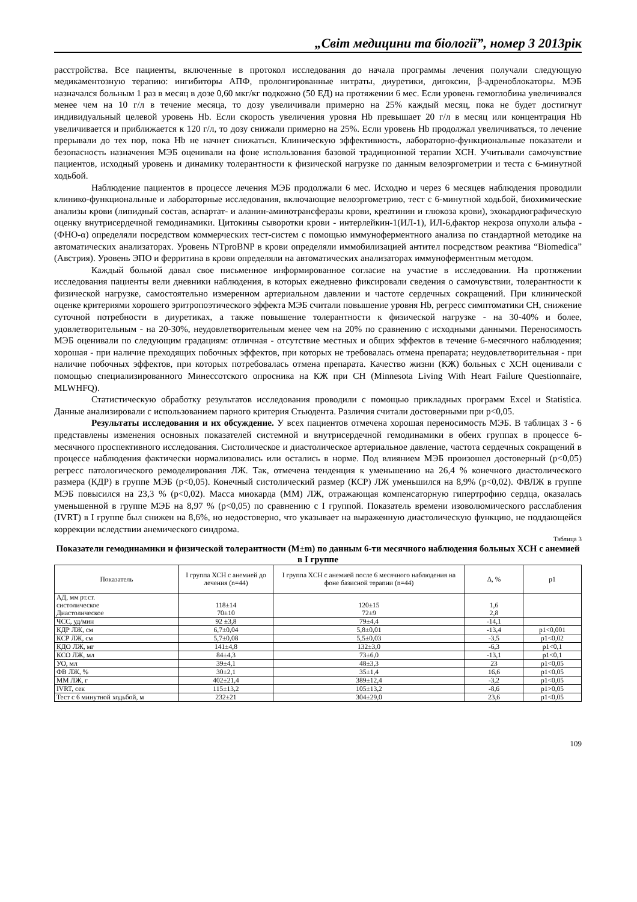„Світ медицини та біології”, номер 3 2013рік
расстройства. Все пациенты, включенные в протокол исследования до начала программы лечения получали следующую медикаментозную терапию: ингибиторы АПФ, пролонгированные нитраты, диуретики, дигоксин, β-адреноблокаторы. МЭБ назначался больным 1 раз в месяц в дозе 0,60 мкг/кг подкожно (50 ЕД) на протяжении 6 мес. Если уровень гемоглобина увеличивался менее чем на 10 г/л в течение месяца, то дозу увеличивали примерно на 25% каждый месяц, пока не будет достигнут индивидуальный целевой уровень Hb. Если скорость увеличения уровня Hb превышает 20 г/л в месяц или концентрация Hb увеличивается и приближается к 120 г/л, то дозу снижали примерно на 25%. Если уровень Hb продолжал увеличиваться, то лечение прерывали до тех пор, пока Hb не начнет снижаться. Клиническую эффективность, лабораторно-функциональные показатели и безопасность назначения МЭБ оценивали на фоне использования базовой традиционной терапии ХСН. Учитывали самочувствие пациентов, исходный уровень и динамику толерантности к физической нагрузке по данным велоэргометрии и теста с 6-минутной ходьбой.
Наблюдение пациентов в процессе лечения МЭБ продолжали 6 мес. Исходно и через 6 месяцев наблюдения проводили клинико-функциональные и лабораторные исследования, включающие велоэргометрию, тест с 6-минутной ходьбой, биохимические анализы крови (липидный состав, аспартат- и аланин-аминотрансферазы крови, креатинин и глюкоза крови), эхокардиографическую оценку внутрисердечной гемодинамики. Цитокины сыворотки крови - интерлейкин-1(ИЛ-1), ИЛ-6,фактор некроза опухоли альфа -(ФНО-α) определяли посредством коммерческих тест-систем с помощью иммуноферментного анализа по стандартной методике на автоматических анализаторах. Уровень NTproBNP в крови определяли иммобилизацией антител посредством реактива “Biomedica” (Австрия). Уровень ЭПО и ферритина в крови определяли на автоматических анализаторах иммуноферментным методом.
Каждый больной давал свое письменное информированное согласие на участие в исследовании. На протяжении исследования пациенты вели дневники наблюдения, в которых ежедневно фиксировали сведения о самочувствии, толерантности к физической нагрузке, самостоятельно измеренном артериальном давлении и частоте сердечных сокращений. При клинической оценке критериями хорошего эритропоэтического эффекта МЭБ считали повышение уровня Hb, регресс симптоматики СН, снижение суточной потребности в диуретиках, а также повышение толерантности к физической нагрузке - на 30-40% и более, удовлетворительным - на 20-30%, неудовлетворительным менее чем на 20% по сравнению с исходными данными. Переносимость МЭБ оценивали по следующим градациям: отличная - отсутствие местных и общих эффектов в течение 6-месячного наблюдения; хорошая - при наличие преходящих побочных эффектов, при которых не требовалась отмена препарата; неудовлетворительная - при наличие побочных эффектов, при которых потребовалась отмена препарата. Качество жизни (КЖ) больных с ХСН оценивали с помощью специализированного Минессотского опросника на КЖ при СН (Minnesota Living With Heart Failure Questionnaire, MLWHFQ).
Статистическую обработку результатов исследования проводили с помощью прикладных программ Excel и Statistica. Данные анализировали с использованием парного критерия Стьюдента. Различия считали достоверными при р<0,05.
Результаты исследования и их обсуждение. У всех пациентов отмечена хорошая переносимость МЭБ. В таблицах 3 - 6 представлены изменения основных показателей системной и внутрисердечной гемодинамики в обеих группах в процессе 6-месячного проспективного исследования. Систолическое и диастолическое артериальное давление, частота сердечных сокращений в процессе наблюдения фактически нормализовались или остались в норме. Под влиянием МЭБ произошел достоверный (р<0,05) регресс патологического ремоделирования ЛЖ. Так, отмечена тенденция к уменьшению на 26,4 % конечного диастолического размера (КДР) в группе МЭБ (р<0,05). Конечный систолический размер (КСР) ЛЖ уменьшился на 8,9% (р<0,02). ФВЛЖ в группе МЭБ повысился на 23,3 % (р<0,02). Масса миокарда (ММ) ЛЖ, отражающая компенсаторную гипертрофию сердца, оказалась уменьшенной в группе МЭБ на 8,97 % (р<0,05) по сравнению с I группой. Показатель времени изоволюмического расслабления (IVRT) в I группе был снижен на 8,6%, но недостоверно, что указывает на выраженную диастолическую функцию, не поддающейся коррекции вследствии анемического синдрома.
Таблица 3
Показатели гемодинамики и физической толерантности (M±m) по данным 6-ти месячного наблюдения больных ХСН с анемией в I группе
| Показатель | I группа ХСН с анемией до лечения (n=44) | I группа ХСН с анемией после 6 месячного наблюдения на фоне базисной терапии (n=44) | Δ, % | p1 |
| --- | --- | --- | --- | --- |
| АД, мм рт.ст. систолическое Диастолическое | 118±14 70±10 | 120±15 72±9 | 1,6 2,8 | |
| ЧСС, уд/мин | 92 ±3,8 | 79±4,4 | -14,1 | |
| КДР ЛЖ, см | 6,7±0,04 | 5,8±0,01 | -13,4 | p1<0,001 |
| КСР ЛЖ, см | 5,7±0,08 | 5,5±0,03 | -3,5 | p1<0,02 |
| КДО ЛЖ, мг | 141±4,8 | 132±3,0 | -6,3 | p1<0,1 |
| КСО ЛЖ, мл | 84±4,3 | 73±6,0 | -13,1 | p1<0,1 |
| УО, мл | 39±4,1 | 48±3,3 | 23 | p1<0,05 |
| ФВ ЛЖ, % | 30±2,1 | 35±1,4 | 16,6 | p1<0,05 |
| ММ ЛЖ, г | 402±21,4 | 389±12,4 | -3,2 | p1<0,05 |
| IVRT, сек | 115±13,2 | 105±13,2 | -8,6 | p1>0,05 |
| Тест с 6 минутной ходьбой, м | 232±21 | 304±29,0 | 23,6 | p1<0,05 |
109